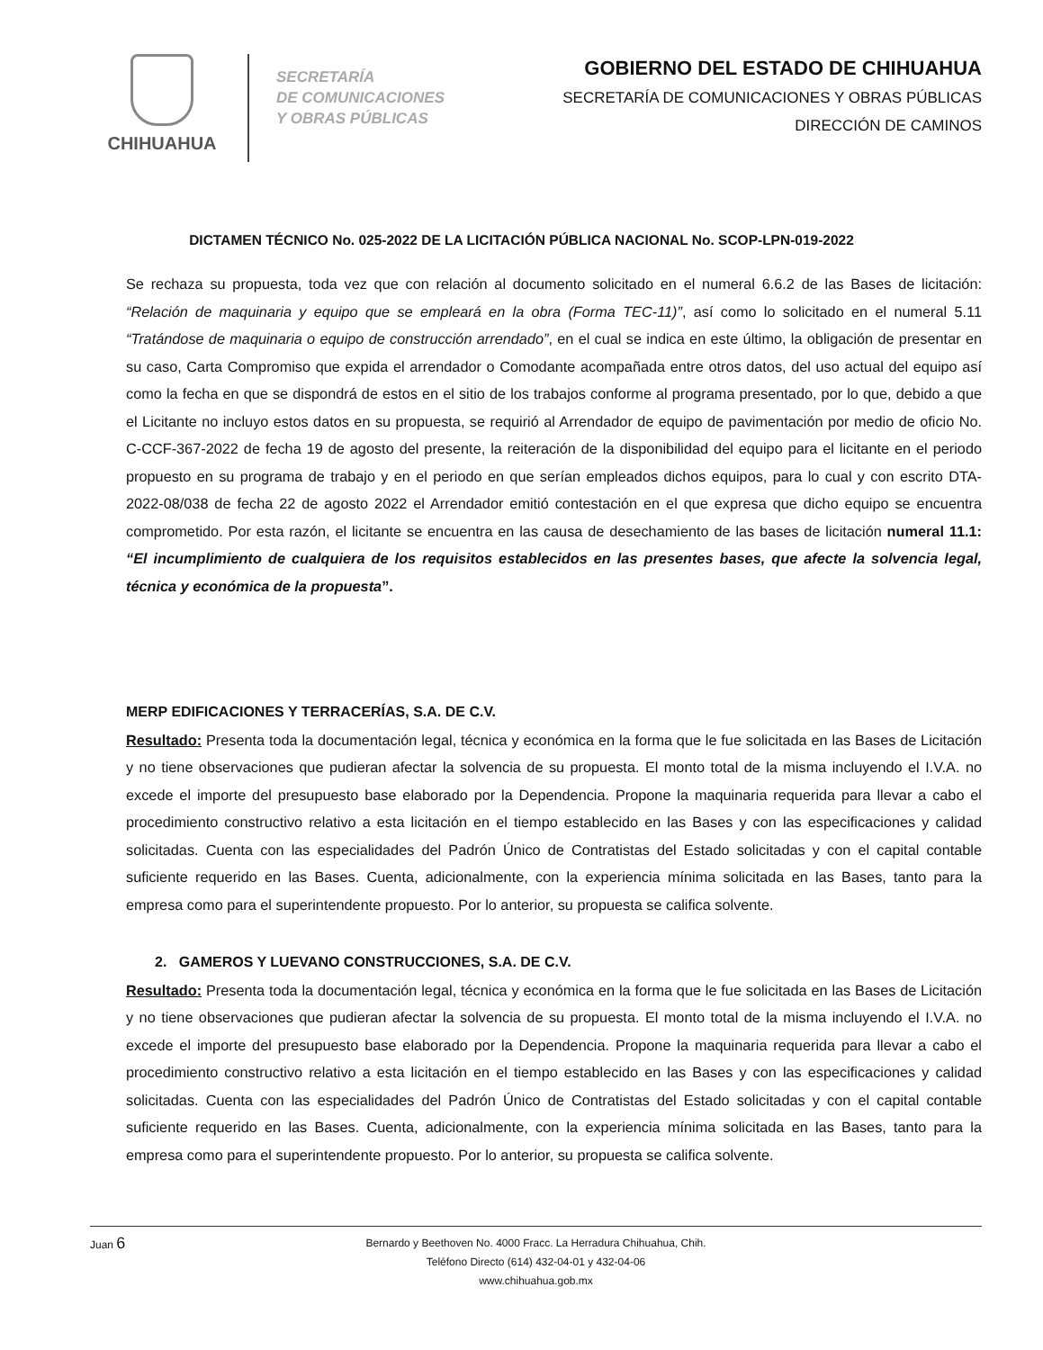CHIHUAHUA
SECRETARÍA
DE COMUNICACIONES
Y OBRAS PÚBLICAS
GOBIERNO DEL ESTADO DE CHIHUAHUA
SECRETARÍA DE COMUNICACIONES Y OBRAS PÚBLICAS
DIRECCIÓN DE CAMINOS
DICTAMEN TÉCNICO No. 025-2022 DE LA LICITACIÓN PÚBLICA NACIONAL No. SCOP-LPN-019-2022
Se rechaza su propuesta, toda vez que con relación al documento solicitado en el numeral 6.6.2 de las Bases de licitación: “Relación de maquinaria y equipo que se empleará en la obra (Forma TEC-11)”, así como lo solicitado en el numeral 5.11 “Tratándose de maquinaria o equipo de construcción arrendado”, en el cual se indica en este último, la obligación de presentar en su caso, Carta Compromiso que expida el arrendador o Comodante acompañada entre otros datos, del uso actual del equipo así como la fecha en que se dispondrá de estos en el sitio de los trabajos conforme al programa presentado, por lo que, debido a que el Licitante no incluyo estos datos en su propuesta, se requirió al Arrendador de equipo de pavimentación por medio de oficio No. C-CCF-367-2022 de fecha 19 de agosto del presente, la reiteración de la disponibilidad del equipo para el licitante en el periodo propuesto en su programa de trabajo y en el periodo en que serían empleados dichos equipos, para lo cual y con escrito DTA-2022-08/038 de fecha 22 de agosto 2022 el Arrendador emitió contestación en el que expresa que dicho equipo se encuentra comprometido. Por esta razón, el licitante se encuentra en las causa de desechamiento de las bases de licitación numeral 11.1: “El incumplimiento de cualquiera de los requisitos establecidos en las presentes bases, que afecte la solvencia legal, técnica y económica de la propuesta”.
MERP EDIFICACIONES Y TERRACERÍAS, S.A. DE C.V.
Resultado: Presenta toda la documentación legal, técnica y económica en la forma que le fue solicitada en las Bases de Licitación y no tiene observaciones que pudieran afectar la solvencia de su propuesta. El monto total de la misma incluyendo el I.V.A. no excede el importe del presupuesto base elaborado por la Dependencia. Propone la maquinaria requerida para llevar a cabo el procedimiento constructivo relativo a esta licitación en el tiempo establecido en las Bases y con las especificaciones y calidad solicitadas. Cuenta con las especialidades del Padrón Único de Contratistas del Estado solicitadas y con el capital contable suficiente requerido en las Bases. Cuenta, adicionalmente, con la experiencia mínima solicitada en las Bases, tanto para la empresa como para el superintendente propuesto. Por lo anterior, su propuesta se califica solvente.
2. GAMEROS Y LUEVANO CONSTRUCCIONES, S.A. DE C.V.
Resultado: Presenta toda la documentación legal, técnica y económica en la forma que le fue solicitada en las Bases de Licitación y no tiene observaciones que pudieran afectar la solvencia de su propuesta. El monto total de la misma incluyendo el I.V.A. no excede el importe del presupuesto base elaborado por la Dependencia. Propone la maquinaria requerida para llevar a cabo el procedimiento constructivo relativo a esta licitación en el tiempo establecido en las Bases y con las especificaciones y calidad solicitadas. Cuenta con las especialidades del Padrón Único de Contratistas del Estado solicitadas y con el capital contable suficiente requerido en las Bases. Cuenta, adicionalmente, con la experiencia mínima solicitada en las Bases, tanto para la empresa como para el superintendente propuesto. Por lo anterior, su propuesta se califica solvente.
Juan 6 Bernardo y Beethoven No. 4000 Fracc. La Herradura Chihuahua, Chih.
Teléfono Directo (614) 432-04-01 y 432-04-06
www.chihuahua.gob.mx